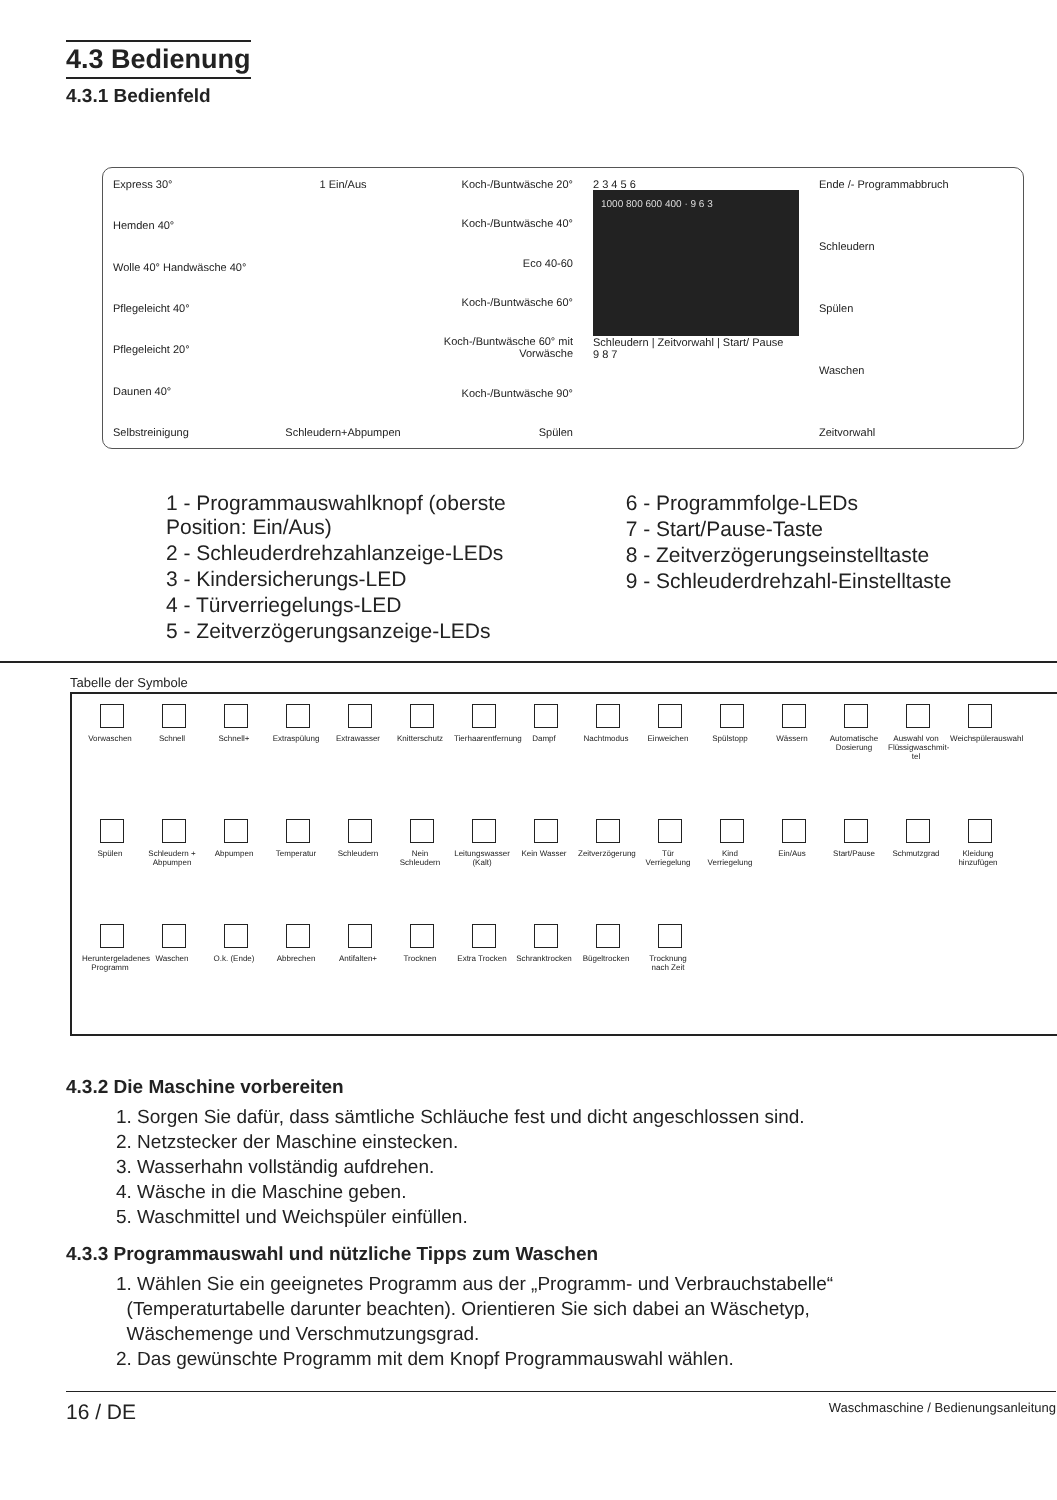4.3 Bedienung
4.3.1 Bedienfeld
Express 30°
Hemden 40°
Wolle 40° Handwäsche 40°
Pflegeleicht 40°
Pflegeleicht 20°
Daunen 40°
Selbstreinigung
1 Ein/Aus
Schleudern+Abpumpen
Koch-/Buntwäsche 20°
Koch-/Buntwäsche 40°
Eco 40-60
Koch-/Buntwäsche 60°
Koch-/Buntwäsche 60° mit Vorwäsche
Koch-/Buntwäsche 90°
Spülen
2 3 4 5 6
1000 800 600 400 · 9 6 3
Schleudern | Zeitvorwahl | Start/ Pause
9 8 7
Ende /- Programmabbruch
Schleudern
Spülen
Waschen
Zeitvorwahl
1 - Programmauswahlknopf (oberste
Position: Ein/Aus)
2 - Schleuderdrehzahlanzeige-LEDs
3 - Kindersicherungs-LED
4 - Türverriegelungs-LED
5 - Zeitverzögerungsanzeige-LEDs
6 - Programmfolge-LEDs
7 - Start/Pause-Taste
8 - Zeitverzögerungseinstelltaste
9 - Schleuderdrehzahl-Einstelltaste
Tabelle der Symbole
Vorwaschen Schnell Schnell+ Extraspülung Extrawasser Knitterschutz Tierhaarentfernung Dampf Nachtmodus Einweichen Spülstopp Wässern Automatische Dosierung Auswahl von Flüssigwaschmit-tel Weichspülerauswahl Spülen Schleudern + Abpumpen Abpumpen Temperatur Schleudern Nein Schleudern Leitungswasser (Kalt) Kein Wasser Zeitverzögerung Tür Verriegelung Kind Verriegelung Ein/Aus Start/Pause Schmutzgrad Kleidung hinzufügen Heruntergeladenes Programm Waschen O.k. (Ende) Abbrechen Antifalten+ Trocknen Extra Trocken Schranktrocken Bügeltrocken Trocknung nach Zeit
4.3.2 Die Maschine vorbereiten
1. Sorgen Sie dafür, dass sämtliche Schläuche fest und dicht angeschlossen sind.
2. Netzstecker der Maschine einstecken.
3. Wasserhahn vollständig aufdrehen.
4. Wäsche in die Maschine geben.
5. Waschmittel und Weichspüler einfüllen.
4.3.3 Programmauswahl und nützliche Tipps zum Waschen
1. Wählen Sie ein geeignetes Programm aus der „Programm- und Verbrauchstabelle“
(Temperaturtabelle darunter beachten). Orientieren Sie sich dabei an Wäschetyp,
Wäschemenge und Verschmutzungsgrad.
2. Das gewünschte Programm mit dem Knopf Programmauswahl wählen.
16 / DE Waschmaschine / Bedienungsanleitung